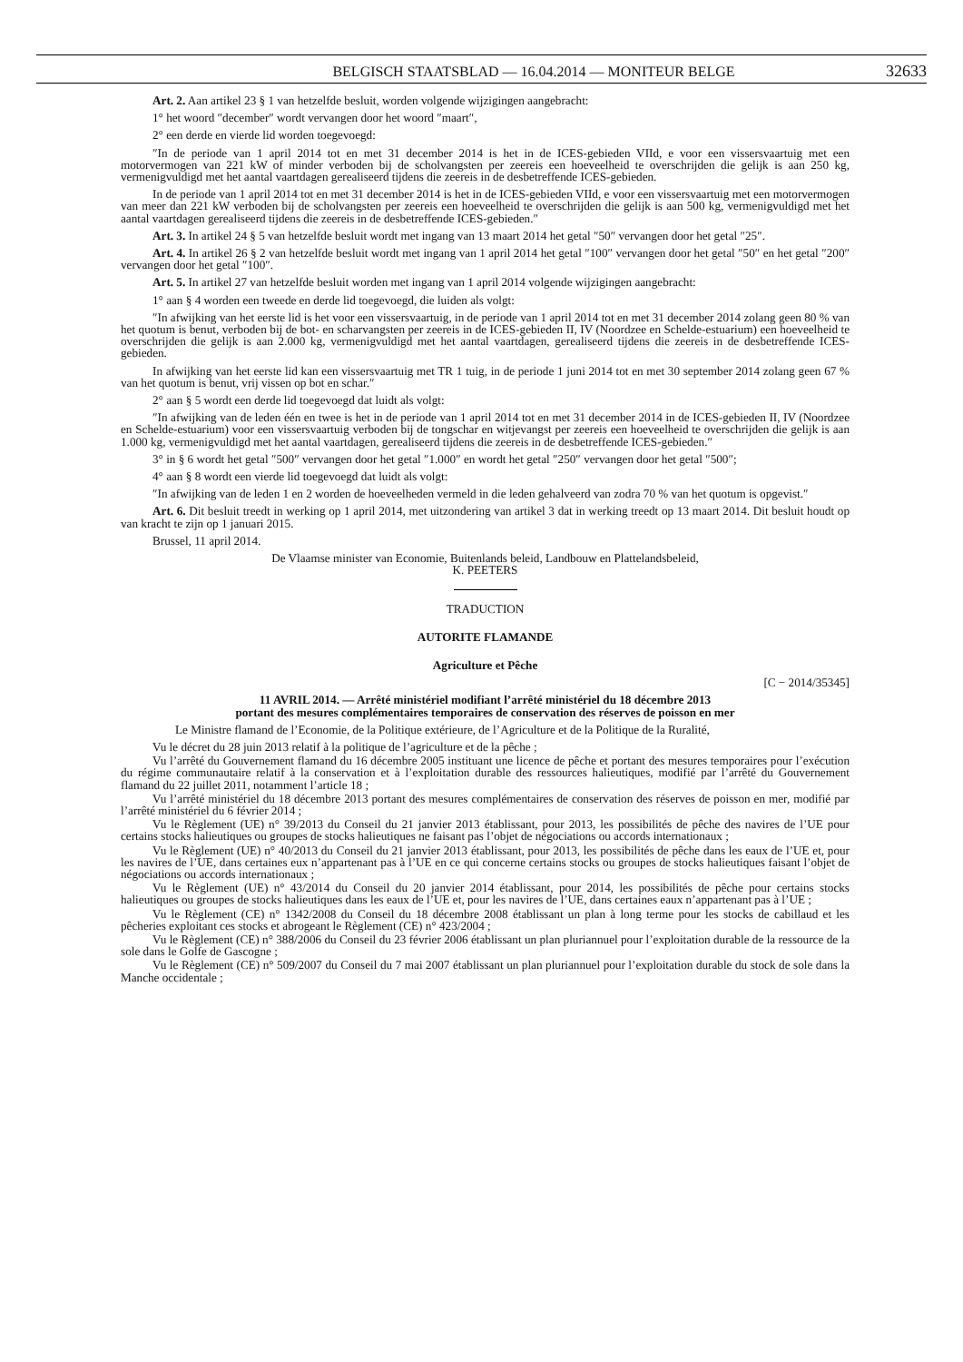BELGISCH STAATSBLAD — 16.04.2014 — MONITEUR BELGE 32633
Art. 2. Aan artikel 23 § 1 van hetzelfde besluit, worden volgende wijzigingen aangebracht:
1° het woord ″december″ wordt vervangen door het woord ″maart″,
2° een derde en vierde lid worden toegevoegd:
″In de periode van 1 april 2014 tot en met 31 december 2014 is het in de ICES-gebieden VIId, e voor een vissersvaartuig met een motorvermogen van 221 kW of minder verboden bij de scholvangsten per zeereis een hoeveelheid te overschrijden die gelijk is aan 250 kg, vermenigvuldigd met het aantal vaartdagen gerealiseerd tijdens die zeereis in de desbetreffende ICES-gebieden.
In de periode van 1 april 2014 tot en met 31 december 2014 is het in de ICES-gebieden VIId, e voor een vissersvaartuig met een motorvermogen van meer dan 221 kW verboden bij de scholvangsten per zeereis een hoeveelheid te overschrijden die gelijk is aan 500 kg, vermenigvuldigd met het aantal vaartdagen gerealiseerd tijdens die zeereis in de desbetreffende ICES-gebieden.″
Art. 3. In artikel 24 § 5 van hetzelfde besluit wordt met ingang van 13 maart 2014 het getal ″50″ vervangen door het getal ″25″.
Art. 4. In artikel 26 § 2 van hetzelfde besluit wordt met ingang van 1 april 2014 het getal ″100″ vervangen door het getal ″50″ en het getal ″200″ vervangen door het getal ″100″.
Art. 5. In artikel 27 van hetzelfde besluit worden met ingang van 1 april 2014 volgende wijzigingen aangebracht:
1° aan § 4 worden een tweede en derde lid toegevoegd, die luiden als volgt:
″In afwijking van het eerste lid is het voor een vissersvaartuig, in de periode van 1 april 2014 tot en met 31 december 2014 zolang geen 80 % van het quotum is benut, verboden bij de bot- en scharvangsten per zeereis in de ICES-gebieden II, IV (Noordzee en Schelde-estuarium) een hoeveelheid te overschrijden die gelijk is aan 2.000 kg, vermenigvuldigd met het aantal vaartdagen, gerealiseerd tijdens die zeereis in de desbetreffende ICES-gebieden.
In afwijking van het eerste lid kan een vissersvaartuig met TR 1 tuig, in de periode 1 juni 2014 tot en met 30 september 2014 zolang geen 67 % van het quotum is benut, vrij vissen op bot en schar.″
2° aan § 5 wordt een derde lid toegevoegd dat luidt als volgt:
″In afwijking van de leden één en twee is het in de periode van 1 april 2014 tot en met 31 december 2014 in de ICES-gebieden II, IV (Noordzee en Schelde-estuarium) voor een vissersvaartuig verboden bij de tongschar en witjevangst per zeereis een hoeveelheid te overschrijden die gelijk is aan 1.000 kg, vermenigvuldigd met het aantal vaartdagen, gerealiseerd tijdens die zeereis in de desbetreffende ICES-gebieden.″
3° in § 6 wordt het getal ″500″ vervangen door het getal ″1.000″ en wordt het getal ″250″ vervangen door het getal ″500″;
4° aan § 8 wordt een vierde lid toegevoegd dat luidt als volgt:
″In afwijking van de leden 1 en 2 worden de hoeveelheden vermeld in die leden gehalveerd van zodra 70 % van het quotum is opgevist.″
Art. 6. Dit besluit treedt in werking op 1 april 2014, met uitzondering van artikel 3 dat in werking treedt op 13 maart 2014. Dit besluit houdt op van kracht te zijn op 1 januari 2015.
Brussel, 11 april 2014.
De Vlaamse minister van Economie, Buitenlands beleid, Landbouw en Plattelandsbeleid,
K. PEETERS
TRADUCTION
AUTORITE FLAMANDE
Agriculture et Pêche
[C − 2014/35345]
11 AVRIL 2014. — Arrêté ministériel modifiant l’arrêté ministériel du 18 décembre 2013
portant des mesures complémentaires temporaires de conservation des réserves de poisson en mer
Le Ministre flamand de l’Economie, de la Politique extérieure, de l’Agriculture et de la Politique de la Ruralité,
Vu le décret du 28 juin 2013 relatif à la politique de l’agriculture et de la pêche ;
Vu l’arrêté du Gouvernement flamand du 16 décembre 2005 instituant une licence de pêche et portant des mesures temporaires pour l’exécution du régime communautaire relatif à la conservation et à l’exploitation durable des ressources halieutiques, modifié par l’arrêté du Gouvernement flamand du 22 juillet 2011, notamment l’article 18 ;
Vu l’arrêté ministériel du 18 décembre 2013 portant des mesures complémentaires de conservation des réserves de poisson en mer, modifié par l’arrêté ministériel du 6 février 2014 ;
Vu le Règlement (UE) n° 39/2013 du Conseil du 21 janvier 2013 établissant, pour 2013, les possibilités de pêche des navires de l’UE pour certains stocks halieutiques ou groupes de stocks halieutiques ne faisant pas l’objet de négociations ou accords internationaux ;
Vu le Règlement (UE) n° 40/2013 du Conseil du 21 janvier 2013 établissant, pour 2013, les possibilités de pêche dans les eaux de l’UE et, pour les navires de l’UE, dans certaines eux n’appartenant pas à l’UE en ce qui concerne certains stocks ou groupes de stocks halieutiques faisant l’objet de négociations ou accords internationaux ;
Vu le Règlement (UE) n° 43/2014 du Conseil du 20 janvier 2014 établissant, pour 2014, les possibilités de pêche pour certains stocks halieutiques ou groupes de stocks halieutiques dans les eaux de l’UE et, pour les navires de l’UE, dans certaines eaux n’appartenant pas à l’UE ;
Vu le Règlement (CE) n° 1342/2008 du Conseil du 18 décembre 2008 établissant un plan à long terme pour les stocks de cabillaud et les pêcheries exploitant ces stocks et abrogeant le Règlement (CE) n° 423/2004 ;
Vu le Règlement (CE) n° 388/2006 du Conseil du 23 février 2006 établissant un plan pluriannuel pour l’exploitation durable de la ressource de la sole dans le Golfe de Gascogne ;
Vu le Règlement (CE) n° 509/2007 du Conseil du 7 mai 2007 établissant un plan pluriannuel pour l’exploitation durable du stock de sole dans la Manche occidentale ;